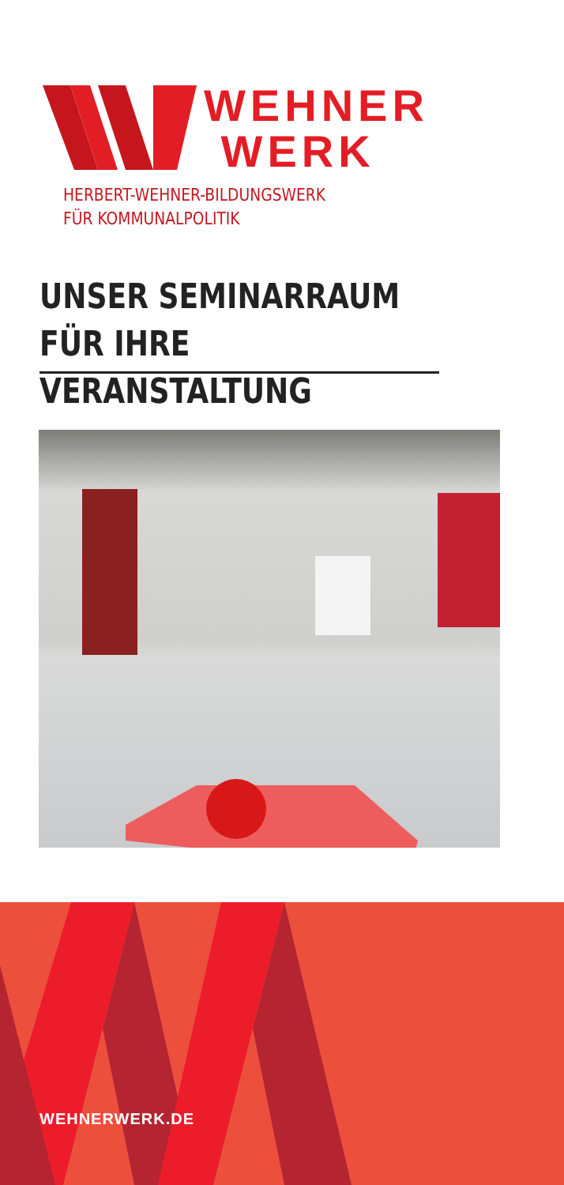WEHNER
WERK
HERBERT-WEHNER-BILDUNGSWERK
FÜR KOMMUNALPOLITIK
UNSER SEMINARRAUM
FÜR IHRE VERANSTALTUNG
WEHNERWERK.DE